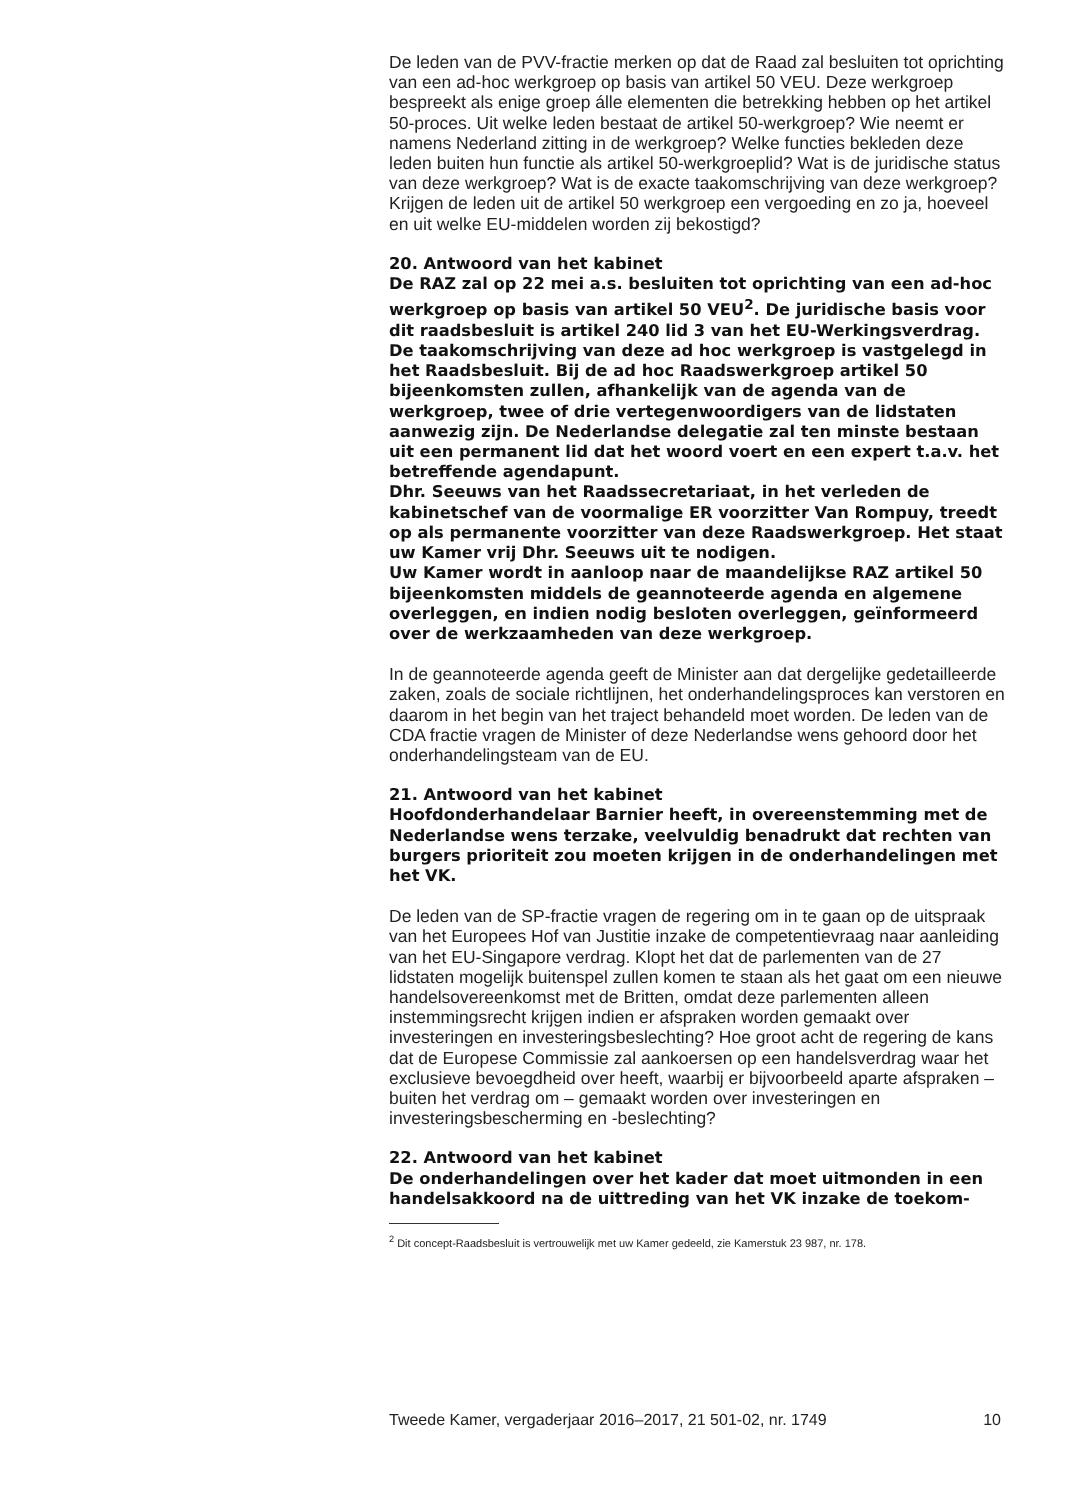De leden van de PVV-fractie merken op dat de Raad zal besluiten tot oprichting van een ad-hoc werkgroep op basis van artikel 50 VEU. Deze werkgroep bespreekt als enige groep álle elementen die betrekking hebben op het artikel 50-proces. Uit welke leden bestaat de artikel 50-werkgroep? Wie neemt er namens Nederland zitting in de werkgroep? Welke functies bekleden deze leden buiten hun functie als artikel 50-werkgroeplid? Wat is de juridische status van deze werkgroep? Wat is de exacte taakomschrijving van deze werkgroep? Krijgen de leden uit de artikel 50 werkgroep een vergoeding en zo ja, hoeveel en uit welke EU-middelen worden zij bekostigd?
20. Antwoord van het kabinet
De RAZ zal op 22 mei a.s. besluiten tot oprichting van een ad-hoc werkgroep op basis van artikel 50 VEU<sup>2</sup>. De juridische basis voor dit raadsbesluit is artikel 240 lid 3 van het EU-Werkingsverdrag. De taakomschrijving van deze ad hoc werkgroep is vastgelegd in het Raadsbesluit. Bij de ad hoc Raadswerkgroep artikel 50 bijeenkomsten zullen, afhankelijk van de agenda van de werkgroep, twee of drie vertegenwoordigers van de lidstaten aanwezig zijn. De Nederlandse delegatie zal ten minste bestaan uit een permanent lid dat het woord voert en een expert t.a.v. het betreffende agendapunt.
Dhr. Seeuws van het Raadssecretariaat, in het verleden de kabinetschef van de voormalige ER voorzitter Van Rompuy, treedt op als permanente voorzitter van deze Raadswerkgroep. Het staat uw Kamer vrij Dhr. Seeuws uit te nodigen.
Uw Kamer wordt in aanloop naar de maandelijkse RAZ artikel 50 bijeenkomsten middels de geannoteerde agenda en algemene overleggen, en indien nodig besloten overleggen, geïnformeerd over de werkzaamheden van deze werkgroep.
In de geannoteerde agenda geeft de Minister aan dat dergelijke gedetailleerde zaken, zoals de sociale richtlijnen, het onderhandelingsproces kan verstoren en daarom in het begin van het traject behandeld moet worden. De leden van de CDA fractie vragen de Minister of deze Nederlandse wens gehoord door het onderhandelingsteam van de EU.
21. Antwoord van het kabinet
Hoofdonderhandelaar Barnier heeft, in overeenstemming met de Nederlandse wens terzake, veelvuldig benadrukt dat rechten van burgers prioriteit zou moeten krijgen in de onderhandelingen met het VK.
De leden van de SP-fractie vragen de regering om in te gaan op de uitspraak van het Europees Hof van Justitie inzake de competentievraag naar aanleiding van het EU-Singapore verdrag. Klopt het dat de parlementen van de 27 lidstaten mogelijk buitenspel zullen komen te staan als het gaat om een nieuwe handelsovereenkomst met de Britten, omdat deze parlementen alleen instemmingsrecht krijgen indien er afspraken worden gemaakt over investeringen en investeringsbeslechting? Hoe groot acht de regering de kans dat de Europese Commissie zal aankoersen op een handelsverdrag waar het exclusieve bevoegdheid over heeft, waarbij er bijvoorbeeld aparte afspraken – buiten het verdrag om – gemaakt worden over investeringen en investeringsbescherming en -beslechting?
22. Antwoord van het kabinet
De onderhandelingen over het kader dat moet uitmonden in een handelsakkoord na de uittreding van het VK inzake de toekom-
<sup>2</sup> Dit concept-Raadsbesluit is vertrouwelijk met uw Kamer gedeeld, zie Kamerstuk 23 987, nr. 178.
Tweede Kamer, vergaderjaar 2016–2017, 21 501-02, nr. 1749 10